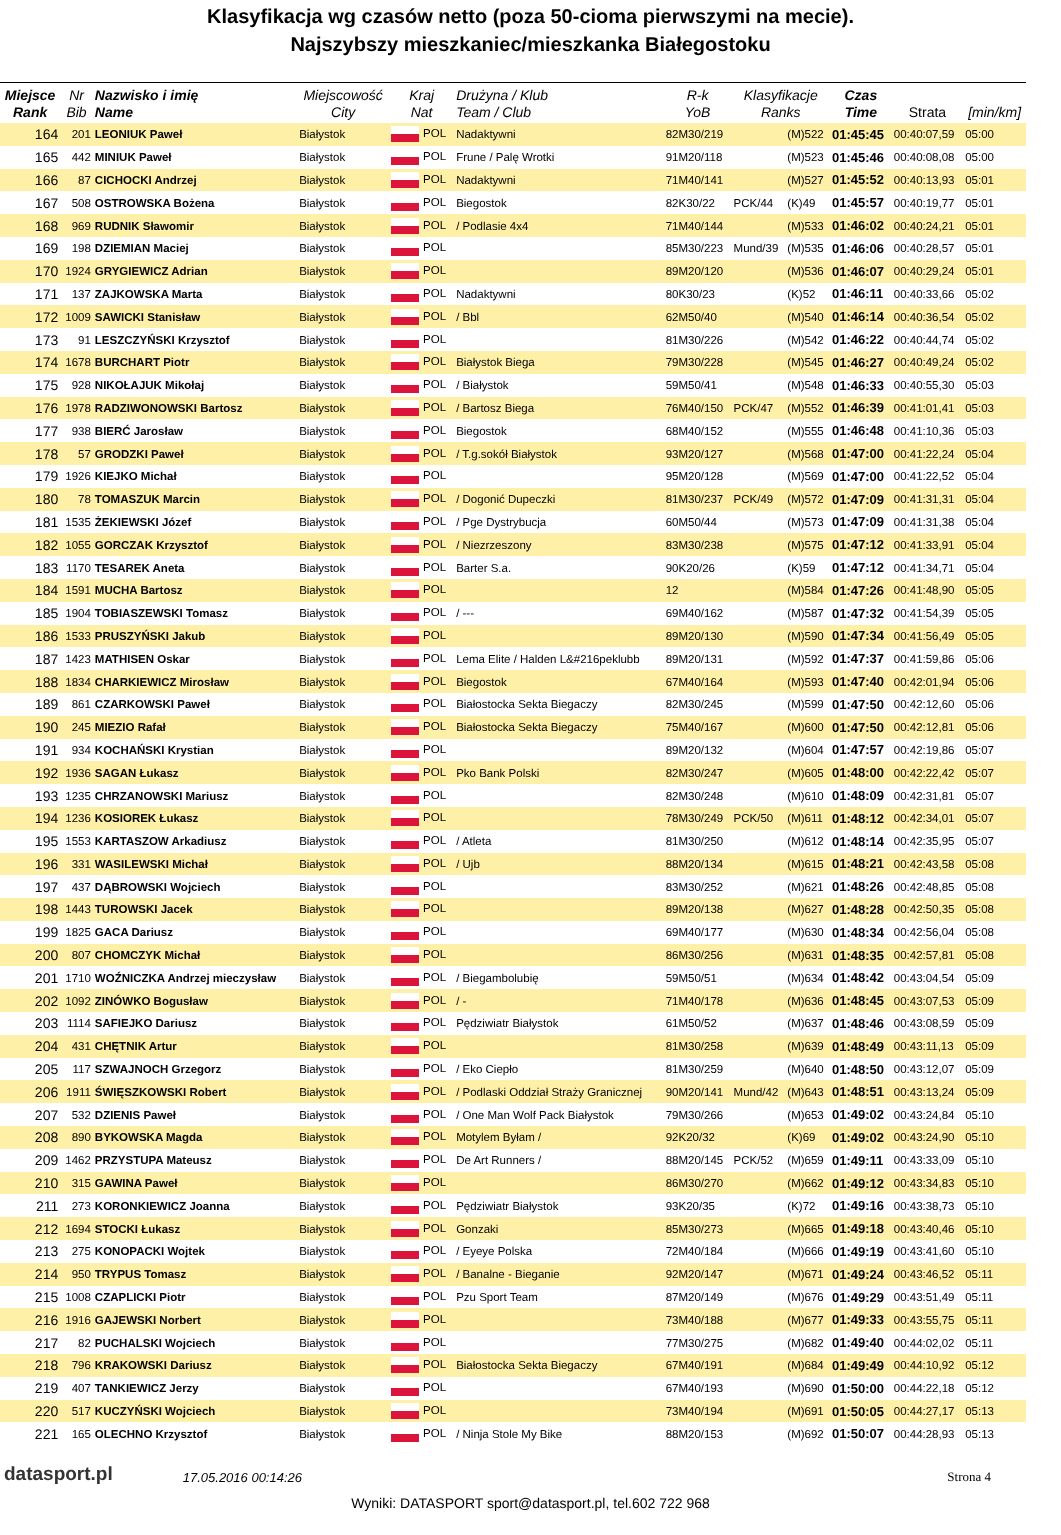Klasyfikacja wg czasów netto (poza 50-cioma pierwszymi na mecie).
Najszybszy mieszkaniec/mieszkanka Białegostoku
| Miejsce Rank | Nr Bib | Nazwisko i imię Name | Miejscowość City | Kraj Nat | Drużyna / Klub Team / Club | R-k YoB | Klasyfikacje Ranks | | Czas Time | Strata | [min/km] |
| --- | --- | --- | --- | --- | --- | --- | --- | --- | --- | --- | --- |
| 164 | 201 | LEONIUK Paweł | Białystok | POL | Nadaktywni | 82M30/219 | | (M)522 | 01:45:45 | 00:40:07,59 | 05:00 |
| 165 | 442 | MINIUK Paweł | Białystok | POL | Frune / Palę Wrotki | 91M20/118 | | (M)523 | 01:45:46 | 00:40:08,08 | 05:00 |
| 166 | 87 | CICHOCKI Andrzej | Białystok | POL | Nadaktywni | 71M40/141 | | (M)527 | 01:45:52 | 00:40:13,93 | 05:01 |
| 167 | 508 | OSTROWSKA Bożena | Białystok | POL | Biegostok | 82K30/22 | PCK/44 | (K)49 | 01:45:57 | 00:40:19,77 | 05:01 |
| 168 | 969 | RUDNIK Sławomir | Białystok | POL | / Podlasie 4x4 | 71M40/144 | | (M)533 | 01:46:02 | 00:40:24,21 | 05:01 |
| 169 | 198 | DZIEMIAN Maciej | Białystok | POL | | 85M30/223 | Mund/39 | (M)535 | 01:46:06 | 00:40:28,57 | 05:01 |
| 170 | 1924 | GRYGIEWICZ Adrian | Białystok | POL | | 89M20/120 | | (M)536 | 01:46:07 | 00:40:29,24 | 05:01 |
| 171 | 137 | ZAJKOWSKA Marta | Białystok | POL | Nadaktywni | 80K30/23 | | (K)52 | 01:46:11 | 00:40:33,66 | 05:02 |
| 172 | 1009 | SAWICKI Stanisław | Białystok | POL | / Bbl | 62M50/40 | | (M)540 | 01:46:14 | 00:40:36,54 | 05:02 |
| 173 | 91 | LESZCZYŃSKI Krzysztof | Białystok | POL | | 81M30/226 | | (M)542 | 01:46:22 | 00:40:44,74 | 05:02 |
| 174 | 1678 | BURCHART Piotr | Białystok | POL | Białystok Biega | 79M30/228 | | (M)545 | 01:46:27 | 00:40:49,24 | 05:02 |
| 175 | 928 | NIKOŁAJUK Mikołaj | Białystok | POL | / Białystok | 59M50/41 | | (M)548 | 01:46:33 | 00:40:55,30 | 05:03 |
| 176 | 1978 | RADZIWONOWSKI Bartosz | Białystok | POL | / Bartosz Biega | 76M40/150 | PCK/47 | (M)552 | 01:46:39 | 00:41:01,41 | 05:03 |
| 177 | 938 | BIERĆ Jarosław | Białystok | POL | Biegostok | 68M40/152 | | (M)555 | 01:46:48 | 00:41:10,36 | 05:03 |
| 178 | 57 | GRODZKI Paweł | Białystok | POL | / T.g.sokół Białystok | 93M20/127 | | (M)568 | 01:47:00 | 00:41:22,24 | 05:04 |
| 179 | 1926 | KIEJKO Michał | Białystok | POL | | 95M20/128 | | (M)569 | 01:47:00 | 00:41:22,52 | 05:04 |
| 180 | 78 | TOMASZUK Marcin | Białystok | POL | / Dogonić Dupeczki | 81M30/237 | PCK/49 | (M)572 | 01:47:09 | 00:41:31,31 | 05:04 |
| 181 | 1535 | ŻEKIEWSKI Józef | Białystok | POL | / Pge Dystrybucja | 60M50/44 | | (M)573 | 01:47:09 | 00:41:31,38 | 05:04 |
| 182 | 1055 | GORCZAK Krzysztof | Białystok | POL | / Niezrzeszony | 83M30/238 | | (M)575 | 01:47:12 | 00:41:33,91 | 05:04 |
| 183 | 1170 | TESAREK Aneta | Białystok | POL | Barter S.a. | 90K20/26 | | (K)59 | 01:47:12 | 00:41:34,71 | 05:04 |
| 184 | 1591 | MUCHA Bartosz | Białystok | POL | | 12 | | (M)584 | 01:47:26 | 00:41:48,90 | 05:05 |
| 185 | 1904 | TOBIASZEWSKI Tomasz | Białystok | POL | / --- | 69M40/162 | | (M)587 | 01:47:32 | 00:41:54,39 | 05:05 |
| 186 | 1533 | PRUSZYŃSKI Jakub | Białystok | POL | | 89M20/130 | | (M)590 | 01:47:34 | 00:41:56,49 | 05:05 |
| 187 | 1423 | MATHISEN Oskar | Białystok | POL | Lema Elite / Halden L&#216peklubb | 89M20/131 | | (M)592 | 01:47:37 | 00:41:59,86 | 05:06 |
| 188 | 1834 | CHARKIEWICZ Mirosław | Białystok | POL | Biegostok | 67M40/164 | | (M)593 | 01:47:40 | 00:42:01,94 | 05:06 |
| 189 | 861 | CZARKOWSKI Paweł | Białystok | POL | Białostocka Sekta Biegaczy | 82M30/245 | | (M)599 | 01:47:50 | 00:42:12,60 | 05:06 |
| 190 | 245 | MIEZIO Rafał | Białystok | POL | Białostocka Sekta Biegaczy | 75M40/167 | | (M)600 | 01:47:50 | 00:42:12,81 | 05:06 |
| 191 | 934 | KOCHAŃSKI Krystian | Białystok | POL | | 89M20/132 | | (M)604 | 01:47:57 | 00:42:19,86 | 05:07 |
| 192 | 1936 | SAGAN Łukasz | Białystok | POL | Pko Bank Polski | 82M30/247 | | (M)605 | 01:48:00 | 00:42:22,42 | 05:07 |
| 193 | 1235 | CHRZANOWSKI Mariusz | Białystok | POL | | 82M30/248 | | (M)610 | 01:48:09 | 00:42:31,81 | 05:07 |
| 194 | 1236 | KOSIOREK Łukasz | Białystok | POL | | 78M30/249 | PCK/50 | (M)611 | 01:48:12 | 00:42:34,01 | 05:07 |
| 195 | 1553 | KARTASZOW Arkadiusz | Białystok | POL | / Atleta | 81M30/250 | | (M)612 | 01:48:14 | 00:42:35,95 | 05:07 |
| 196 | 331 | WASILEWSKI Michał | Białystok | POL | / Ujb | 88M20/134 | | (M)615 | 01:48:21 | 00:42:43,58 | 05:08 |
| 197 | 437 | DĄBROWSKI Wojciech | Białystok | POL | | 83M30/252 | | (M)621 | 01:48:26 | 00:42:48,85 | 05:08 |
| 198 | 1443 | TUROWSKI Jacek | Białystok | POL | | 89M20/138 | | (M)627 | 01:48:28 | 00:42:50,35 | 05:08 |
| 199 | 1825 | GACA Dariusz | Białystok | POL | | 69M40/177 | | (M)630 | 01:48:34 | 00:42:56,04 | 05:08 |
| 200 | 807 | CHOMCZYK Michał | Białystok | POL | | 86M30/256 | | (M)631 | 01:48:35 | 00:42:57,81 | 05:08 |
| 201 | 1710 | WOŹNICZKA Andrzej mieczysław | Białystok | POL | / Biegambolubię | 59M50/51 | | (M)634 | 01:48:42 | 00:43:04,54 | 05:09 |
| 202 | 1092 | ZINÓWKO Bogusław | Białystok | POL | / - | 71M40/178 | | (M)636 | 01:48:45 | 00:43:07,53 | 05:09 |
| 203 | 1114 | SAFIEJKO Dariusz | Białystok | POL | Pędziwiatr Białystok | 61M50/52 | | (M)637 | 01:48:46 | 00:43:08,59 | 05:09 |
| 204 | 431 | CHĘTNIK Artur | Białystok | POL | | 81M30/258 | | (M)639 | 01:48:49 | 00:43:11,13 | 05:09 |
| 205 | 117 | SZWAJNOCH Grzegorz | Białystok | POL | / Eko Ciepło | 81M30/259 | | (M)640 | 01:48:50 | 00:43:12,07 | 05:09 |
| 206 | 1911 | ŚWIĘSZKOWSKI Robert | Białystok | POL | / Podlaski Oddział Straży Granicznej | 90M20/141 | Mund/42 | (M)643 | 01:48:51 | 00:43:13,24 | 05:09 |
| 207 | 532 | DZIENIS Paweł | Białystok | POL | / One Man Wolf Pack Białystok | 79M30/266 | | (M)653 | 01:49:02 | 00:43:24,84 | 05:10 |
| 208 | 890 | BYKOWSKA Magda | Białystok | POL | Motylem Byłam / | 92K20/32 | | (K)69 | 01:49:02 | 00:43:24,90 | 05:10 |
| 209 | 1462 | PRZYSTUPA Mateusz | Białystok | POL | De Art Runners / | 88M20/145 | PCK/52 | (M)659 | 01:49:11 | 00:43:33,09 | 05:10 |
| 210 | 315 | GAWINA Paweł | Białystok | POL | | 86M30/270 | | (M)662 | 01:49:12 | 00:43:34,83 | 05:10 |
| 211 | 273 | KORONKIEWICZ Joanna | Białystok | POL | Pędziwiatr Białystok | 93K20/35 | | (K)72 | 01:49:16 | 00:43:38,73 | 05:10 |
| 212 | 1694 | STOCKI Łukasz | Białystok | POL | Gonzaki | 85M30/273 | | (M)665 | 01:49:18 | 00:43:40,46 | 05:10 |
| 213 | 275 | KONOPACKI Wojtek | Białystok | POL | / Eyeye Polska | 72M40/184 | | (M)666 | 01:49:19 | 00:43:41,60 | 05:10 |
| 214 | 950 | TRYPUS Tomasz | Białystok | POL | / Banalne - Bieganie | 92M20/147 | | (M)671 | 01:49:24 | 00:43:46,52 | 05:11 |
| 215 | 1008 | CZAPLICKI Piotr | Białystok | POL | Pzu Sport Team | 87M20/149 | | (M)676 | 01:49:29 | 00:43:51,49 | 05:11 |
| 216 | 1916 | GAJEWSKI Norbert | Białystok | POL | | 73M40/188 | | (M)677 | 01:49:33 | 00:43:55,75 | 05:11 |
| 217 | 82 | PUCHALSKI Wojciech | Białystok | POL | | 77M30/275 | | (M)682 | 01:49:40 | 00:44:02,02 | 05:11 |
| 218 | 796 | KRAKOWSKI Dariusz | Białystok | POL | Białostocka Sekta Biegaczy | 67M40/191 | | (M)684 | 01:49:49 | 00:44:10,92 | 05:12 |
| 219 | 407 | TANKIEWICZ Jerzy | Białystok | POL | | 67M40/193 | | (M)690 | 01:50:00 | 00:44:22,18 | 05:12 |
| 220 | 517 | KUCZYŃSKI Wojciech | Białystok | POL | | 73M40/194 | | (M)691 | 01:50:05 | 00:44:27,17 | 05:13 |
| 221 | 165 | OLECHNO Krzysztof | Białystok | POL | / Ninja Stole My Bike | 88M20/153 | | (M)692 | 01:50:07 | 00:44:28,93 | 05:13 |
datasport.pl 17.05.2016 00:14:26 Strona 4
Wyniki: DATASPORT sport@datasport.pl, tel.602 722 968